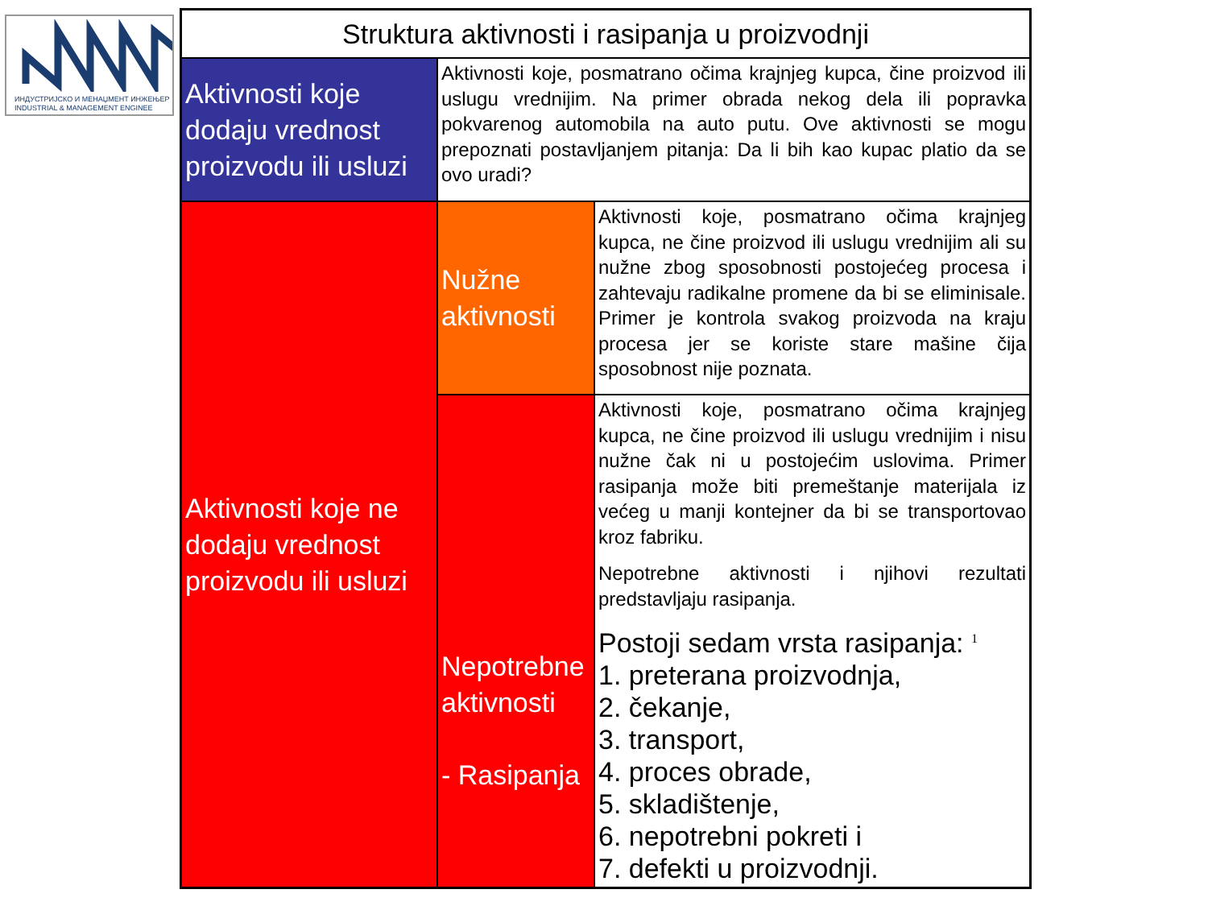ИНДУСТРИЈСКО И МЕНАЏМЕНТ ИНЖЕЊЕР
INDUSTRIAL & MANAGEMENT ENGINEE
| Struktura aktivnosti i rasipanja u proizvodnji | | |
| Aktivnosti koje dodaju vrednost proizvodu ili usluzi | Aktivnosti koje, posmatrano očima krajnjeg kupca, čine proizvod ili uslugu vrednijim. Na primer obrada nekog dela ili popravka pokvarenog automobila na auto putu. Ove aktivnosti se mogu prepoznati postavljanjem pitanja: Da li bih kao kupac platio da se ovo uradi? | |
| Aktivnosti koje ne dodaju vrednost proizvodu ili usluzi | Nužne aktivnosti | Aktivnosti koje, posmatrano očima krajnjeg kupca, ne čine proizvod ili uslugu vrednijim ali su nužne zbog sposobnosti postojećeg procesa i zahtevaju radikalne promene da bi se eliminisale. Primer je kontrola svakog proizvoda na kraju procesa jer se koriste stare mašine čija sposobnost nije poznata. |
| | Nepotrebne aktivnosti - Rasipanja | Aktivnosti koje, posmatrano očima krajnjeg kupca, ne čine proizvod ili uslugu vrednijim i nisu nužne čak ni u postojećim uslovima. Primer rasipanja može biti premeštanje materijala iz većeg u manji kontejner da bi se transportovao kroz fabriku. Nepotrebne aktivnosti i njihovi rezultati predstavljaju rasipanja. Postoji sedam vrsta rasipanja: <sup>1</sup> 1. preterana proizvodnja, 2. čekanje, 3. transport, 4. proces obrade, 5. skladištenje, 6. nepotrebni pokreti i 7. defekti u proizvodnji. |